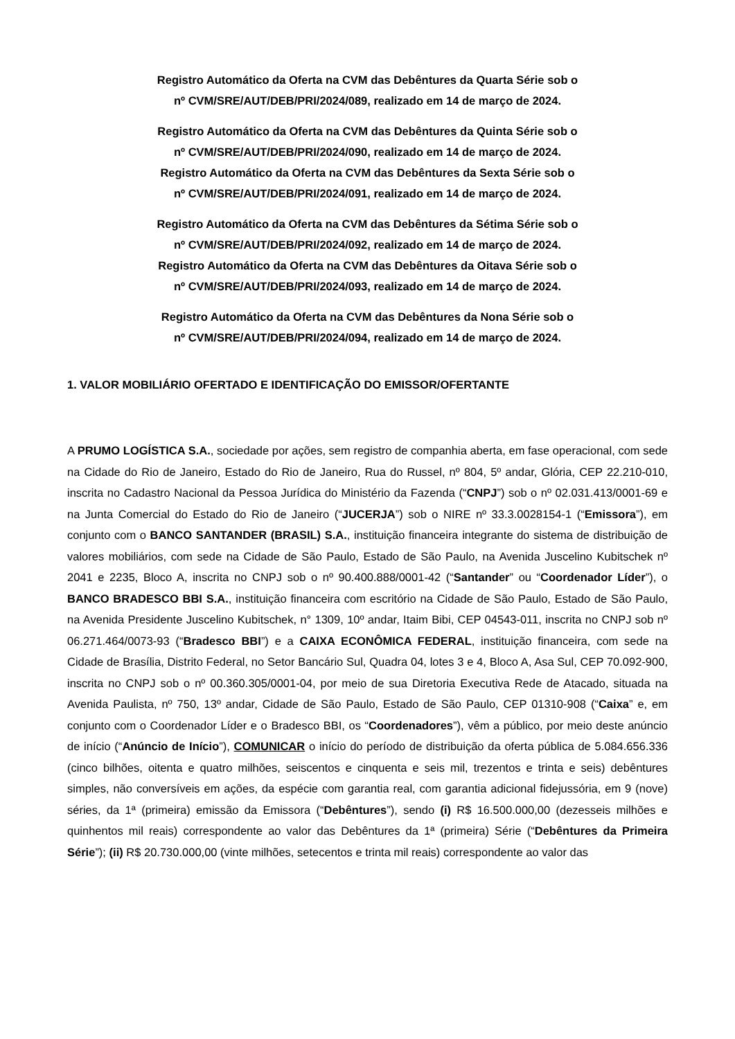Registro Automático da Oferta na CVM das Debêntures da Quarta Série sob o
nº CVM/SRE/AUT/DEB/PRI/2024/089, realizado em 14 de março de 2024.
Registro Automático da Oferta na CVM das Debêntures da Quinta Série sob o
nº CVM/SRE/AUT/DEB/PRI/2024/090, realizado em 14 de março de 2024.
Registro Automático da Oferta na CVM das Debêntures da Sexta Série sob o
nº CVM/SRE/AUT/DEB/PRI/2024/091, realizado em 14 de março de 2024.
Registro Automático da Oferta na CVM das Debêntures da Sétima Série sob o
nº CVM/SRE/AUT/DEB/PRI/2024/092, realizado em 14 de março de 2024.
Registro Automático da Oferta na CVM das Debêntures da Oitava Série sob o
nº CVM/SRE/AUT/DEB/PRI/2024/093, realizado em 14 de março de 2024.
Registro Automático da Oferta na CVM das Debêntures da Nona Série sob o
nº CVM/SRE/AUT/DEB/PRI/2024/094, realizado em 14 de março de 2024.
1. VALOR MOBILIÁRIO OFERTADO E IDENTIFICAÇÃO DO EMISSOR/OFERTANTE
A PRUMO LOGÍSTICA S.A., sociedade por ações, sem registro de companhia aberta, em fase operacional, com sede na Cidade do Rio de Janeiro, Estado do Rio de Janeiro, Rua do Russel, nº 804, 5º andar, Glória, CEP 22.210-010, inscrita no Cadastro Nacional da Pessoa Jurídica do Ministério da Fazenda (“CNPJ”) sob o nº 02.031.413/0001-69 e na Junta Comercial do Estado do Rio de Janeiro (“JUCERJA”) sob o NIRE nº 33.3.0028154-1 (“Emissora”), em conjunto com o BANCO SANTANDER (BRASIL) S.A., instituição financeira integrante do sistema de distribuição de valores mobiliários, com sede na Cidade de São Paulo, Estado de São Paulo, na Avenida Juscelino Kubitschek nº 2041 e 2235, Bloco A, inscrita no CNPJ sob o nº 90.400.888/0001-42 (“Santander” ou “Coordenador Líder”), o BANCO BRADESCO BBI S.A., instituição financeira com escritório na Cidade de São Paulo, Estado de São Paulo, na Avenida Presidente Juscelino Kubitschek, n° 1309, 10º andar, Itaim Bibi, CEP 04543-011, inscrita no CNPJ sob nº 06.271.464/0073-93 (“Bradesco BBI”) e a CAIXA ECONÔMICA FEDERAL, instituição financeira, com sede na Cidade de Brasília, Distrito Federal, no Setor Bancário Sul, Quadra 04, lotes 3 e 4, Bloco A, Asa Sul, CEP 70.092-900, inscrita no CNPJ sob o nº 00.360.305/0001-04, por meio de sua Diretoria Executiva Rede de Atacado, situada na Avenida Paulista, nº 750, 13º andar, Cidade de São Paulo, Estado de São Paulo, CEP 01310-908 (“Caixa” e, em conjunto com o Coordenador Líder e o Bradesco BBI, os “Coordenadores”), vêm a público, por meio deste anúncio de início (“Anúncio de Início”), COMUNICAR o início do período de distribuição da oferta pública de 5.084.656.336 (cinco bilhões, oitenta e quatro milhões, seiscentos e cinquenta e seis mil, trezentos e trinta e seis) debêntures simples, não conversíveis em ações, da espécie com garantia real, com garantia adicional fidejussória, em 9 (nove) séries, da 1ª (primeira) emissão da Emissora (“Debêntures”), sendo (i) R$ 16.500.000,00 (dezesseis milhões e quinhentos mil reais) correspondente ao valor das Debêntures da 1ª (primeira) Série (“Debêntures da Primeira Série”); (ii) R$ 20.730.000,00 (vinte milhões, setecentos e trinta mil reais) correspondente ao valor das